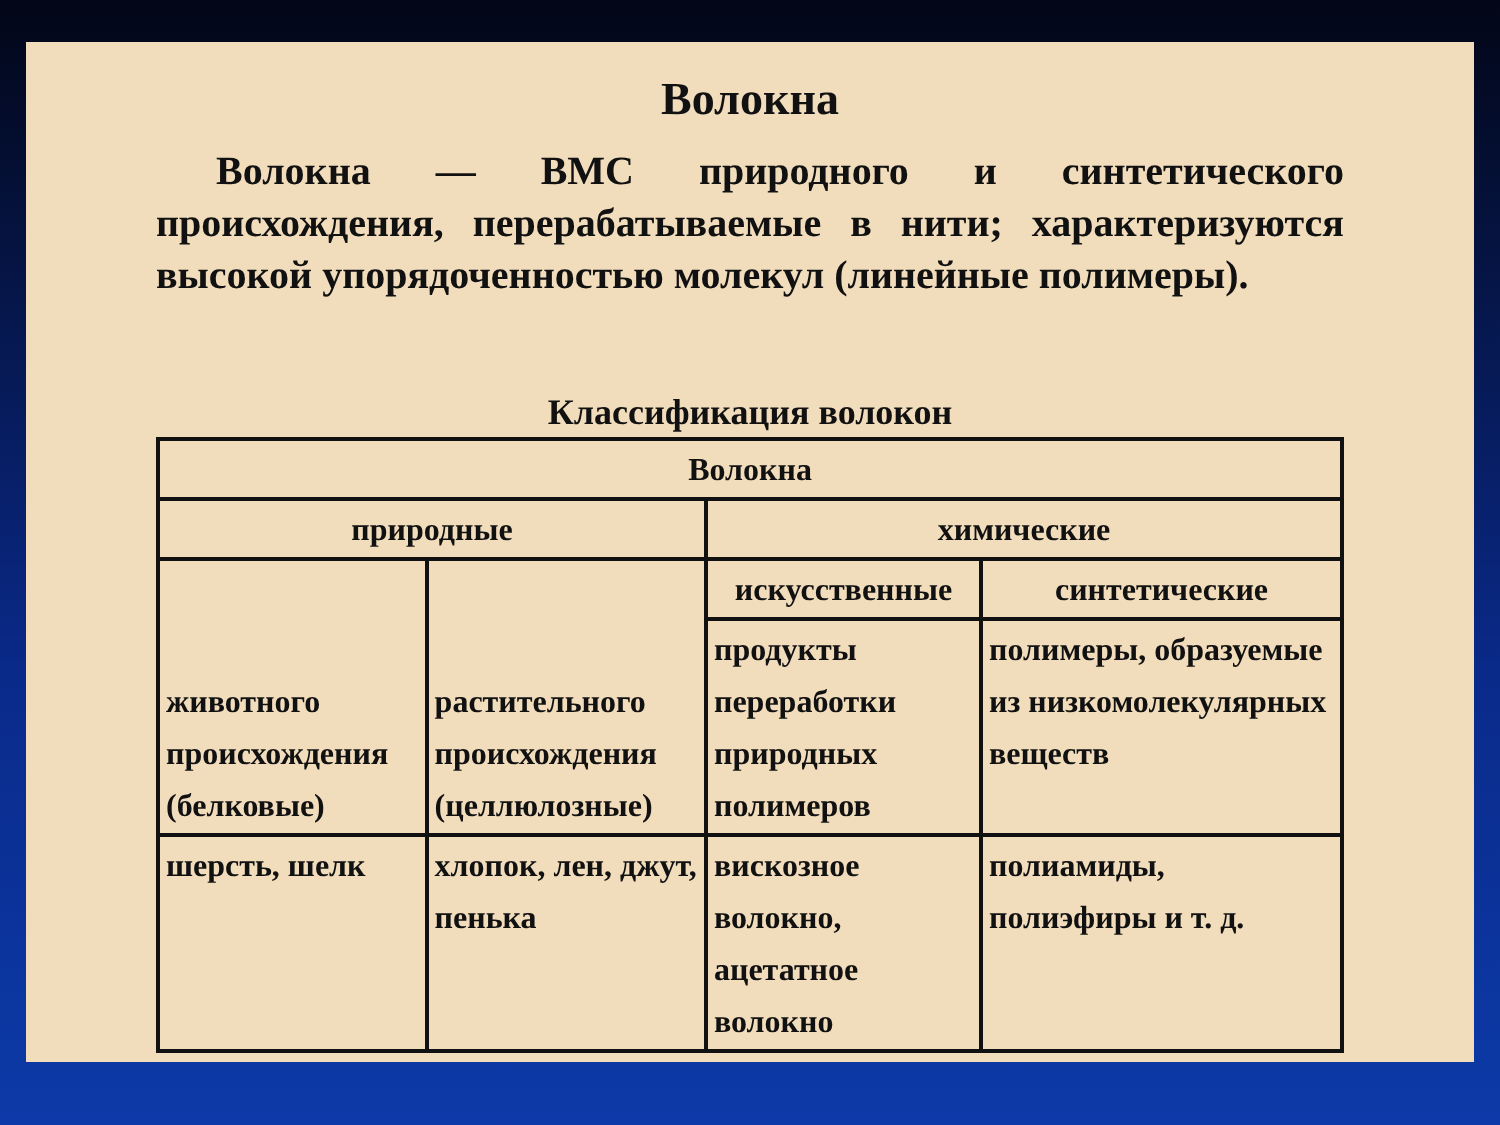Волокна
Волокна — ВМС природного и синтетического происхождения, перерабатываемые в нити; характеризуются высокой упорядоченностью молекул (линейные полимеры).
Классификация волокон
| Волокна | | | |
| --- | --- | --- | --- |
| природные | | химические | |
| животного происхождения (белковые) | растительного происхождения (целлюлозные) | искусственные | синтетические |
| | | продукты переработки природных полимеров | полимеры, образуемые из низкомолекулярных веществ |
| шерсть, шелк | хлопок, лен, джут, пенька | вискозное волокно, ацетатное волокно | полиамиды, полиэфиры и т. д. |